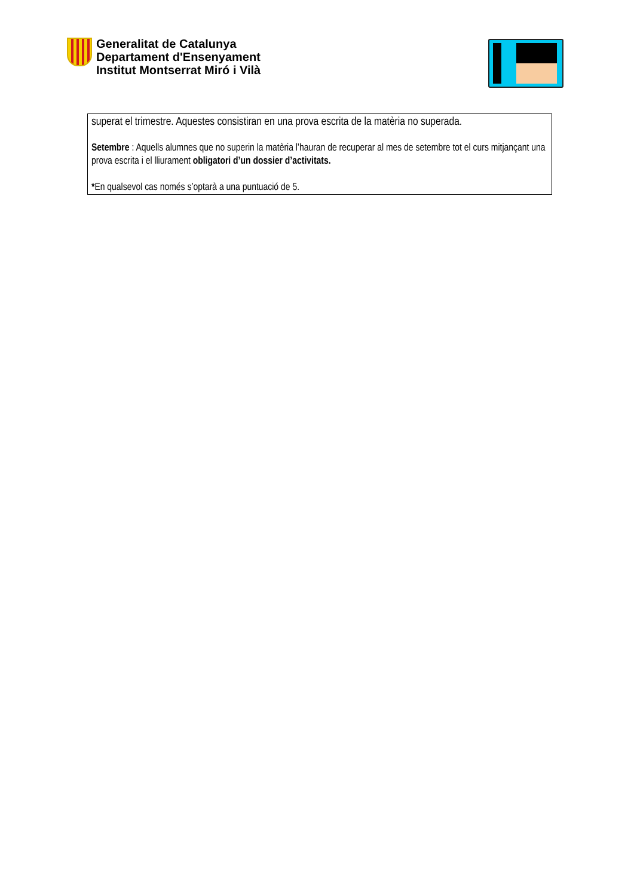Generalitat de Catalunya
Departament d'Ensenyament
Institut Montserrat Miró i Vilà
superat el trimestre. Aquestes consistiran en una prova escrita de la matèria no superada.
Setembre : Aquells alumnes que no superin la matèria l’hauran de recuperar al mes de setembre tot el curs mitjançant una prova escrita i el lliurament obligatori d’un dossier d’activitats.
*En qualsevol cas només s’optarà a una puntuació de 5.